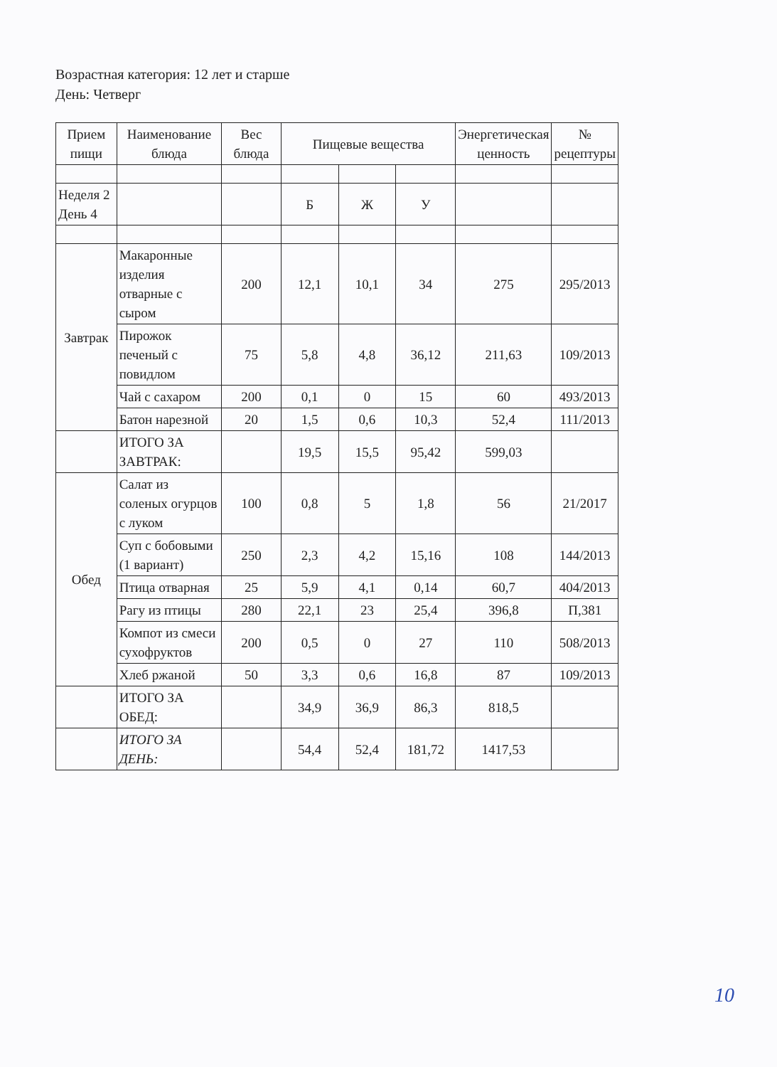Возрастная категория: 12 лет и старше
День: Четверг
| Прием пищи | Наименование блюда | Вес блюда | Пищевые вещества | | | Энергетическая ценность | № рецептуры |
| --- | --- | --- | --- | --- | --- | --- | --- |
| Неделя 2 День 4 | | | Б | Ж | У | | |
| Завтрак | Макаронные изделия отварные с сыром | 200 | 12,1 | 10,1 | 34 | 275 | 295/2013 |
| | Пирожок печеный с повидлом | 75 | 5,8 | 4,8 | 36,12 | 211,63 | 109/2013 |
| | Чай с сахаром | 200 | 0,1 | 0 | 15 | 60 | 493/2013 |
| | Батон нарезной | 20 | 1,5 | 0,6 | 10,3 | 52,4 | 111/2013 |
| | ИТОГО ЗА ЗАВТРАК: | | 19,5 | 15,5 | 95,42 | 599,03 | |
| Обед | Салат из соленых огурцов с луком | 100 | 0,8 | 5 | 1,8 | 56 | 21/2017 |
| | Суп с бобовыми (1 вариант) | 250 | 2,3 | 4,2 | 15,16 | 108 | 144/2013 |
| | Птица отварная | 25 | 5,9 | 4,1 | 0,14 | 60,7 | 404/2013 |
| | Рагу из птицы | 280 | 22,1 | 23 | 25,4 | 396,8 | П,381 |
| | Компот из смеси сухофруктов | 200 | 0,5 | 0 | 27 | 110 | 508/2013 |
| | Хлеб ржаной | 50 | 3,3 | 0,6 | 16,8 | 87 | 109/2013 |
| | ИТОГО ЗА ОБЕД: | | 34,9 | 36,9 | 86,3 | 818,5 | |
| | ИТОГО ЗА ДЕНЬ: | | 54,4 | 52,4 | 181,72 | 1417,53 | |
10